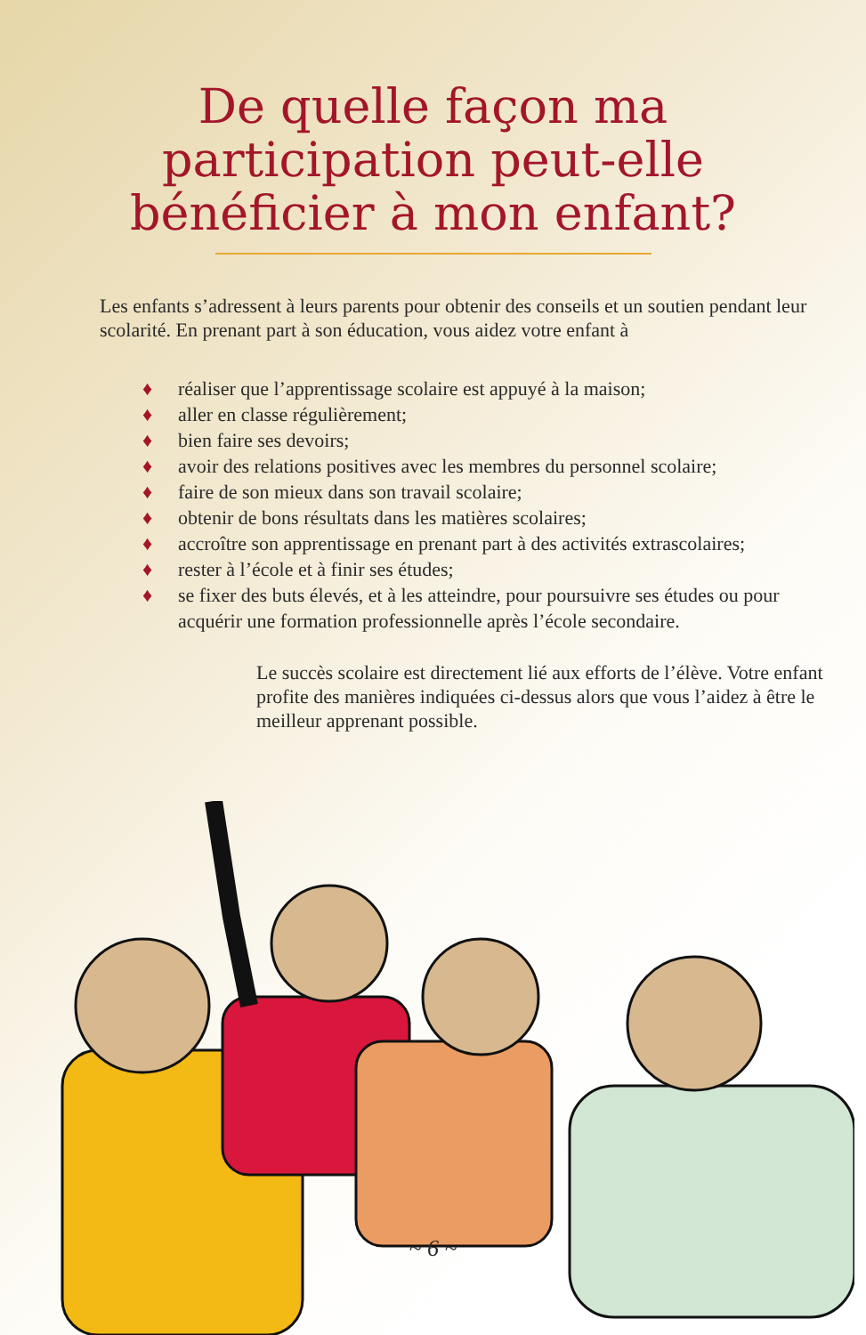De quelle façon ma
participation peut-elle
bénéficier à mon enfant?
Les enfants s’adressent à leurs parents pour obtenir des conseils et un soutien pendant leur scolarité. En prenant part à son éducation, vous aidez votre enfant à
♦ réaliser que l’apprentissage scolaire est appuyé à la maison;
♦ aller en classe régulièrement;
♦ bien faire ses devoirs;
♦ avoir des relations positives avec les membres du personnel scolaire;
♦ faire de son mieux dans son travail scolaire;
♦ obtenir de bons résultats dans les matières scolaires;
♦ accroître son apprentissage en prenant part à des activités extrascolaires;
♦ rester à l’école et à finir ses études;
♦ se fixer des buts élevés, et à les atteindre, pour poursuivre ses études ou pour acquérir une formation professionnelle après l’école secondaire.
Le succès scolaire est directement lié aux efforts de l’élève. Votre enfant profite des manières indiquées ci-dessus alors que vous l’aidez à être le meilleur apprenant possible.
~ 6 ~